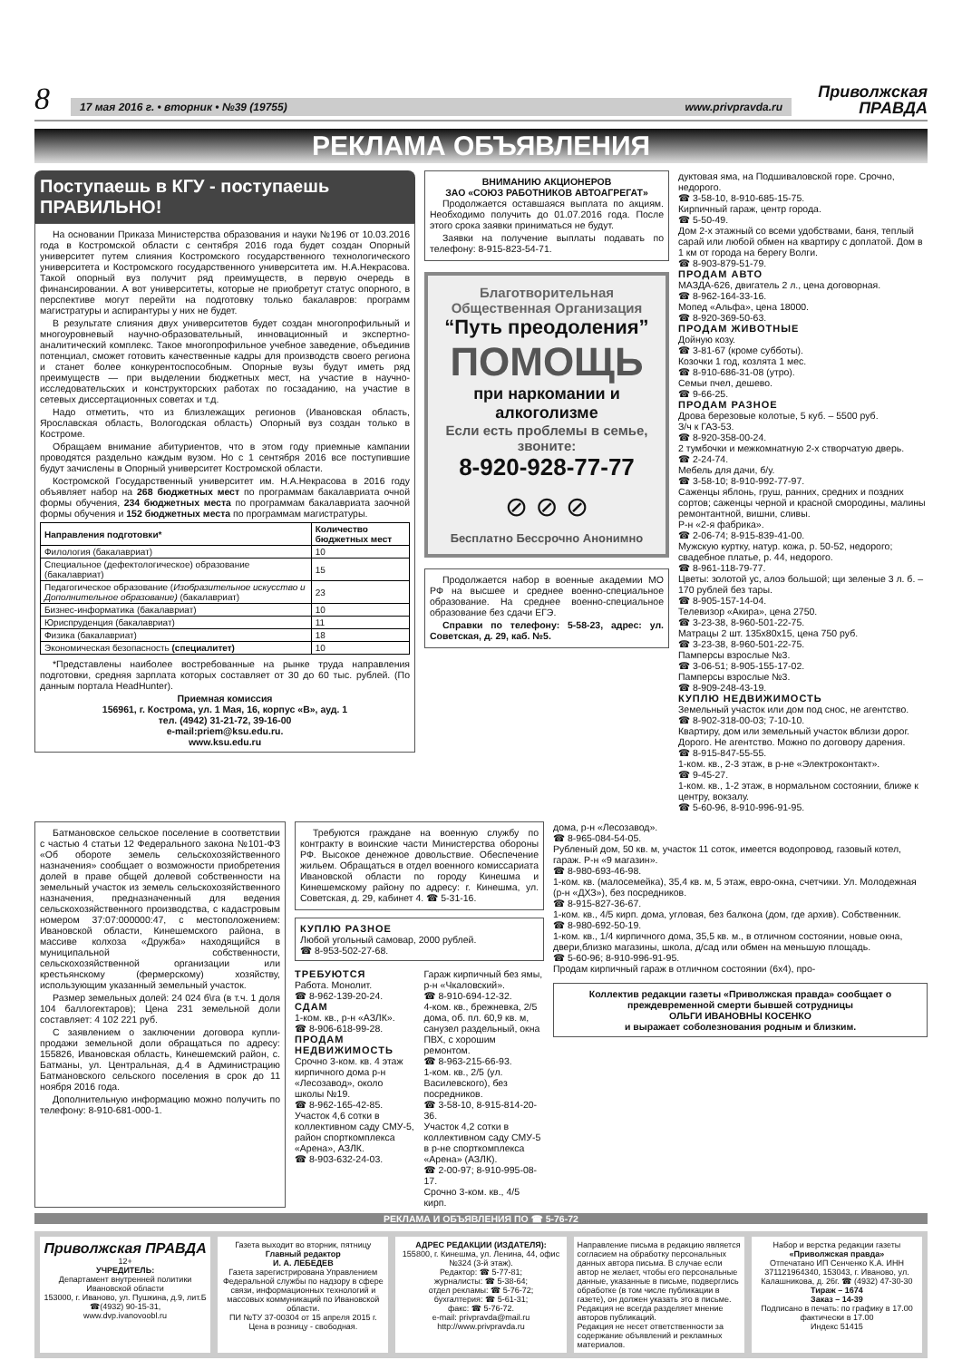8
17 мая 2016 г. • вторник • №39 (19755) www.privpravda.ru
Приволжская
ПРАВДА
РЕКЛАМА ОБЪЯВЛЕНИЯ
Поступаешь в КГУ - поступаешь ПРАВИЛЬНО!
На основании Приказа Министерства образования и науки №196 от 10.03.2016 года в Костромской области с сентября 2016 года будет создан Опорный университет путем слияния Костромского государственного технологического университета и Костромского государственного университета им. Н.А.Некрасова. Такой опорный вуз получит ряд преимуществ, в первую очередь в финансировании. А вот университеты, которые не приобретут статус опорного, в перспективе могут перейти на подготовку только бакалавров: программ магистратуры и аспирантуры у них не будет.
В результате слияния двух университетов будет создан многопрофильный и многоуровневый научно-образовательный, инновационный и экспертно-аналитический комплекс. Такое многопрофильное учебное заведение, объединив потенциал, сможет готовить качественные кадры для производств своего региона и станет более конкурентоспособным. Опорные вузы будут иметь ряд преимуществ — при выделении бюджетных мест, на участие в научно-исследовательских и конструкторских работах по госзаданию, на участие в сетевых диссертационных советах и т.д.
Надо отметить, что из близлежащих регионов (Ивановская область, Ярославская область, Вологодская область) Опорный вуз создан только в Костроме.
Обращаем внимание абитуриентов, что в этом году приемные кампании проводятся раздельно каждым вузом. Но с 1 сентября 2016 все поступившие будут зачислены в Опорный университет Костромской области.
Костромской Государственный университет им. Н.А.Некрасова в 2016 году объявляет набор на 268 бюджетных мест по программам бакалавриата очной формы обучения, 234 бюджетных места по программам бакалавриата заочной формы обучения и 152 бюджетных места по программам магистратуры.
| Направления подготовки* | Количество бюджетных мест |
| --- | --- |
| Филология (бакалавриат) | 10 |
| Специальное (дефектологическое) образование (бакалавриат) | 15 |
| Педагогическое образование ( Изобразительное искусство и Дополнительное образование) (бакалавриат) | 23 |
| Бизнес-информатика (бакалавриат) | 10 |
| Юриспруденция (бакалавриат) | 11 |
| Физика (бакалавриат) | 18 |
| Экономическая безопасность (специалитет) | 10 |
*Представлены наиболее востребованные на рынке труда направления подготовки, средняя зарплата которых составляет от 30 до 60 тыс. рублей. (По данным портала HeadHunter).
Приемная комиссия
156961, г. Кострома, ул. 1 Мая, 16, корпус «В», ауд. 1
тел. (4942) 31-21-72, 39-16-00
e-mail:priem@ksu.edu.ru.
www.ksu.edu.ru
ВНИМАНИЮ АКЦИОНЕРОВ
ЗАО «СОЮЗ РАБОТНИКОВ АВТОАГРЕГАТ»
Продолжается оставшаяся выплата по акциям. Необходимо получить до 01.07.2016 года. После этого срока заявки приниматься не будут.
Заявки на получение выплаты подавать по телефону: 8-915-823-54-71.
Благотворительная Общественная Организация
“Путь преодоления”
ПОМОЩЬ
при наркомании и алкоголизме
Если есть проблемы в семье, звоните:
8-920-928-77-77
⊘ ⊘ ⊘
Бесплатно Бессрочно Анонимно
Продолжается набор в военные академии МО РФ на высшее и среднее военно-специальное образование. На среднее военно-специальное образование без сдачи ЕГЭ.
Справки по телефону: 5-58-23, адрес: ул. Советская, д. 29, каб. №5.
дуктовая яма, на Подшиваловской горе. Срочно, недорого.
☎ 3-58-10, 8-910-685-15-75.
Кирпичный гараж, центр города.
☎ 5-50-49.
Дом 2-х этажный со всеми удобствами, баня, теплый сарай или любой обмен на квартиру с доплатой. Дом в 1 км от города на берегу Волги.
☎ 8-903-879-51-79.
ПРОДАМ АВТО
МАЗДА-626, двигатель 2 л., цена договорная.
☎ 8-962-164-33-16.
Мопед «Альфа», цена 18000.
☎ 8-920-369-50-63.
ПРОДАМ ЖИВОТНЫЕ
Дойную козу.
☎ 3-81-67 (кроме субботы).
Козочки 1 год, козлята 1 мес.
☎ 8-910-686-31-08 (утро).
Семьи пчел, дешево.
☎ 9-66-25.
ПРОДАМ РАЗНОЕ
Дрова березовые колотые, 5 куб. – 5500 руб.
З/ч к ГАЗ-53.
☎ 8-920-358-00-24.
2 тумбочки и межкомнатную 2-х створчатую дверь.
☎ 2-24-74.
Мебель для дачи, б/у.
☎ 3-58-10; 8-910-992-77-97.
Саженцы яблонь, груш, ранних, средних и поздних сортов; саженцы черной и красной смородины, малины ремонтантной, вишни, сливы.
Р-н «2-я фабрика».
☎ 2-06-74; 8-915-839-41-00.
Мужскую куртку, натур. кожа, р. 50-52, недорого; свадебное платье, р. 44, недорого.
☎ 8-961-118-79-77.
Цветы: золотой ус, алоэ большой; щи зеленые 3 л. б. – 170 рублей без тары.
☎ 8-905-157-14-04.
Телевизор «Акира», цена 2750.
☎ 3-23-38, 8-960-501-22-75.
Матрацы 2 шт. 135х80х15, цена 750 руб.
☎ 3-23-38, 8-960-501-22-75.
Памперсы взрослые №3.
☎ 3-06-51; 8-905-155-17-02.
Памперсы взрослые №3.
☎ 8-909-248-43-19.
КУПЛЮ НЕДВИЖИМОСТЬ
Земельный участок или дом под снос, не агентство.
☎ 8-902-318-00-03; 7-10-10.
Квартиру, дом или земельный участок вблизи дорог. Дорого. Не агентство. Можно по договору дарения.
☎ 8-915-847-55-55.
1-ком. кв., 2-3 этаж, в р-не «Электроконтакт».
☎ 9-45-27.
1-ком. кв., 1-2 этаж, в нормальном состоянии, ближе к центру, вокзалу.
☎ 5-60-96, 8-910-996-91-95.
Батмановское сельское поселение в соответствии с частью 4 статьи 12 Федерального закона №101-ФЗ «Об обороте земель сельскохозяйственного назначения» сообщает о возможности приобретения долей в праве общей долевой собственности на земельный участок из земель сельскохозяйственного назначения, предназначенный для ведения сельскохозяйственного производства, с кадастровым номером 37:07:000000:47, с местоположением: Ивановской области, Кинешемского района, в массиве колхоза «Дружба» находящийся в муниципальной собственности, сельскохозяйственной организации или крестьянскому (фермерскому) хозяйству, использующим указанный земельный участок.
Размер земельных долей: 24 024 б\га (в т.ч. 1 доля 104 баллогектаров); Цена 231 земельной доли составляет: 4 102 221 руб.
С заявлением о заключении договора купли-продажи земельной доли обращаться по адресу: 155826, Ивановская область, Кинешемский район, с. Батманы, ул. Центральная, д.4 в Администрацию Батмановского сельского поселения в срок до 11 ноября 2016 года.
Дополнительную информацию можно получить по телефону: 8-910-681-000-1.
Требуются граждане на военную службу по контракту в воинские части Министерства обороны РФ. Высокое денежное довольствие. Обеспечение жильем. Обращаться в отдел военного комиссариата Ивановской области по городу Кинешма и Кинешемскому району по адресу: г. Кинешма, ул. Советская, д. 29, кабинет 4. ☎ 5-31-16.
КУПЛЮ РАЗНОЕ
Любой угольный самовар, 2000 рублей.
☎ 8-953-502-27-68.
ТРЕБУЮТСЯ
Работа. Монолит.
☎ 8-962-139-20-24.
СДАМ
1-ком. кв., р-н «АЗЛК».
☎ 8-906-618-99-28.
ПРОДАМ НЕДВИЖИМОСТЬ
Срочно 3-ком. кв. 4 этаж кирпичного дома р-н «Лесозавод», около школы №19.
☎ 8-962-165-42-85.
Участок 4,6 сотки в коллективном саду СМУ-5, район спорткомплекса «Арена», АЗЛК.
☎ 8-903-632-24-03.
Гараж кирпичный без ямы, р-н «Чкаловский».
☎ 8-910-694-12-32.
4-ком. кв., брежневка, 2/5 дома, об. пл. 60,9 кв. м, санузел раздельный, окна ПВХ, с хорошим ремонтом.
☎ 8-963-215-66-93.
1-ком. кв., 2/5 (ул. Василевского), без посредников.
☎ 3-58-10, 8-915-814-20-36.
Участок 4,2 сотки в коллективном саду СМУ-5 в р-не спорткомплекса «Арена» (АЗЛК).
☎ 2-00-97; 8-910-995-08-17.
Срочно 3-ком. кв., 4/5 кирп.
дома, р-н «Лесозавод».
☎ 8-965-084-54-05.
Рубленый дом, 50 кв. м, участок 11 соток, имеется водопровод, газовый котел, гараж. Р-н «9 магазин».
☎ 8-980-693-46-98.
1-ком. кв. (малосемейка), 35,4 кв. м, 5 этаж, евро-окна, счетчики. Ул. Молодежная (р-н «ДХЗ»), без посредников.
☎ 8-915-827-36-67.
1-ком. кв., 4/5 кирп. дома, угловая, без балкона (дом, где архив). Собственник.
☎ 8-980-692-50-19.
1-ком. кв., 1/4 кирпичного дома, 35,5 кв. м., в отличном состоянии, новые окна, двери,близко магазины, школа, д/сад или обмен на меньшую площадь.
☎ 5-60-96; 8-910-996-91-95.
Продам кирпичный гараж в отличном состоянии (6х4), про-
Коллектив редакции газеты «Приволжская правда» сообщает о преждевременной смерти бывшей сотрудницы
ОЛЬГИ ИВАНОВНЫ КОСЕНКО
и выражает соболезнования родным и близким.
РЕКЛАМА И ОБЪЯВЛЕНИЯ ПО ☎ 5-76-72
Приволжская ПРАВДА 12+
УЧРЕДИТЕЛЬ:
Департамент внутренней политики Ивановской области
153000, г. Иваново, ул. Пушкина, д.9, лит.Б
☎(4932) 90-15-31,
www.dvp.ivanovoobl.ru
Газета выходит во вторник, пятницу
Главный редактор
И. А. ЛЕБЕДЕВ
Газета зарегистрирована Управлением Федеральной службы по надзору в сфере связи, информационных технологий и массовых коммуникаций по Ивановской области.
ПИ №ТУ 37-00304 от 15 апреля 2015 г.
Цена в розницу - свободная.
АДРЕС РЕДАКЦИИ (ИЗДАТЕЛЯ):
155800, г. Кинешма, ул. Ленина, 44, офис №324 (3-й этаж).
Редактор: ☎ 5-77-81;
журналисты: ☎ 5-38-64;
отдел рекламы: ☎ 5-76-72;
бухгалтерия: ☎ 5-61-31;
факс: ☎ 5-76-72.
e-mail: privpravda@mail.ru
http://www.privpravda.ru
Направление письма в редакцию является согласием на обработку персональных данных автора письма. В случае если автор не желает, чтобы его персональные данные, указанные в письме, подверглись обработке (в том числе публикации в газете), он должен указать это в письме.
Редакция не всегда разделяет мнение авторов публикаций.
Редакция не несет ответственности за содержание объявлений и рекламных материалов.
Набор и верстка редакции газеты «Приволжская правда»
Отпечатано ИП Сенченко К.А. ИНН 371121964340, 153043, г. Иваново, ул. Калашникова, д. 26г. ☎ (4932) 47-30-30
Тираж – 1674
Заказ – 14-39
Подписано в печать: по графику в 17.00 фактически в 17.00
Индекс 51415